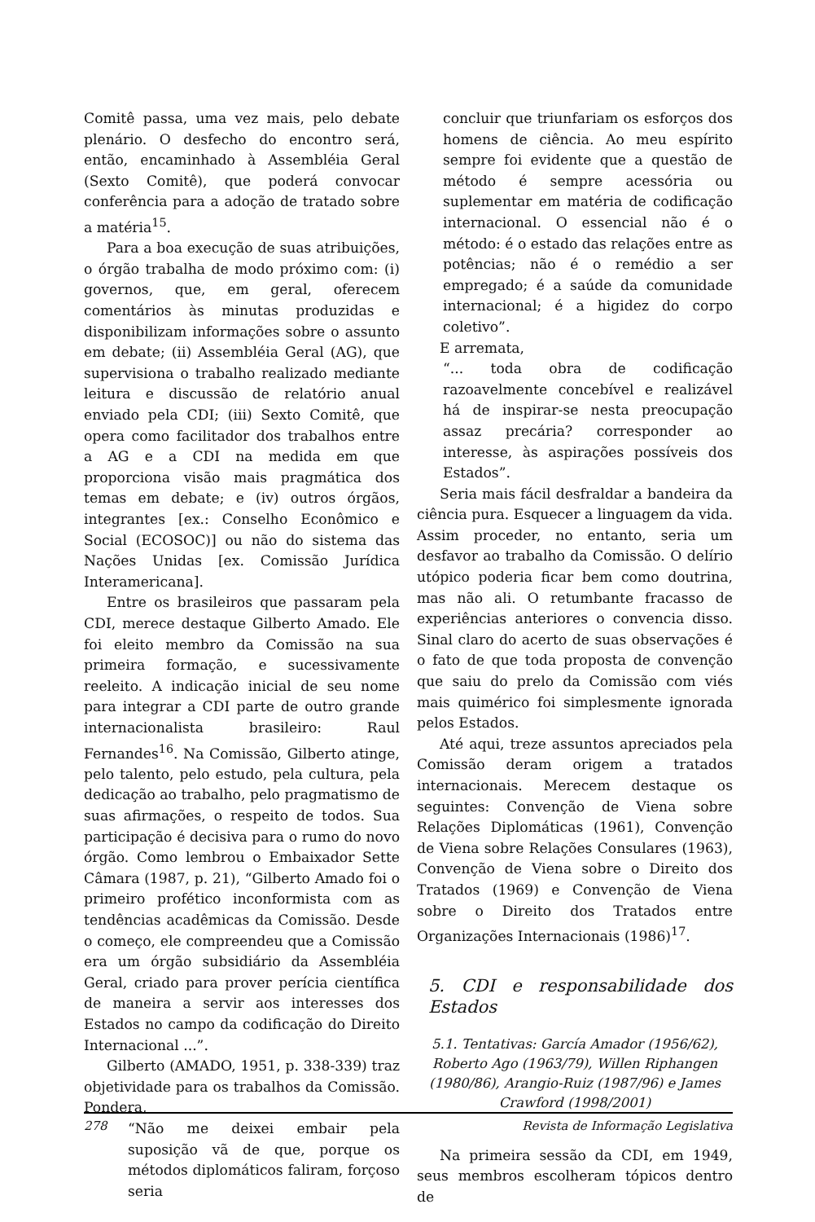Comitê passa, uma vez mais, pelo debate plenário. O desfecho do encontro será, então, encaminhado à Assembléia Geral (Sexto Comitê), que poderá convocar conferência para a adoção de tratado sobre a matéria<sup>15</sup>.
Para a boa execução de suas atribuições, o órgão trabalha de modo próximo com: (i) governos, que, em geral, oferecem comentários às minutas produzidas e disponibilizam informações sobre o assunto em debate; (ii) Assembléia Geral (AG), que supervisiona o trabalho realizado mediante leitura e discussão de relatório anual enviado pela CDI; (iii) Sexto Comitê, que opera como facilitador dos trabalhos entre a AG e a CDI na medida em que proporciona visão mais pragmática dos temas em debate; e (iv) outros órgãos, integrantes [ex.: Conselho Econômico e Social (ECOSOC)] ou não do sistema das Nações Unidas [ex. Comissão Jurídica Interamericana].
Entre os brasileiros que passaram pela CDI, merece destaque Gilberto Amado. Ele foi eleito membro da Comissão na sua primeira formação, e sucessivamente reeleito. A indicação inicial de seu nome para integrar a CDI parte de outro grande internacionalista brasileiro: Raul Fernandes<sup>16</sup>. Na Comissão, Gilberto atinge, pelo talento, pelo estudo, pela cultura, pela dedicação ao trabalho, pelo pragmatismo de suas afirmações, o respeito de todos. Sua participação é decisiva para o rumo do novo órgão. Como lembrou o Embaixador Sette Câmara (1987, p. 21), “Gilberto Amado foi o primeiro profético inconformista com as tendências acadêmicas da Comissão. Desde o começo, ele compreendeu que a Comissão era um órgão subsidiário da Assembléia Geral, criado para prover perícia científica de maneira a servir aos interesses dos Estados no campo da codificação do Direito Internacional ...”.
Gilberto (AMADO, 1951, p. 338-339) traz objetividade para os trabalhos da Comissão. Pondera,
“Não me deixei embair pela suposição vã de que, porque os métodos diplomáticos faliram, forçoso seria
concluir que triunfariam os esforços dos homens de ciência. Ao meu espírito sempre foi evidente que a questão de método é sempre acessória ou suplementar em matéria de codificação internacional. O essencial não é o método: é o estado das relações entre as potências; não é o remédio a ser empregado; é a saúde da comunidade internacional; é a higidez do corpo coletivo”.
E arremata,
“... toda obra de codificação razoavelmente concebível e realizável há de inspirar-se nesta preocupação assaz precária? corresponder ao interesse, às aspirações possíveis dos Estados”.
Seria mais fácil desfraldar a bandeira da ciência pura. Esquecer a linguagem da vida. Assim proceder, no entanto, seria um desfavor ao trabalho da Comissão. O delírio utópico poderia ficar bem como doutrina, mas não ali. O retumbante fracasso de experiências anteriores o convencia disso. Sinal claro do acerto de suas observações é o fato de que toda proposta de convenção que saiu do prelo da Comissão com viés mais quimérico foi simplesmente ignorada pelos Estados.
Até aqui, treze assuntos apreciados pela Comissão deram origem a tratados internacionais. Merecem destaque os seguintes: Convenção de Viena sobre Relações Diplomáticas (1961), Convenção de Viena sobre Relações Consulares (1963), Convenção de Viena sobre o Direito dos Tratados (1969) e Convenção de Viena sobre o Direito dos Tratados entre Organizações Internacionais (1986)<sup>17</sup>.
5. CDI e responsabilidade dos Estados
5.1. Tentativas: García Amador (1956/62), Roberto Ago (1963/79), Willen Riphangen (1980/86), Arangio-Ruiz (1987/96) e James Crawford (1998/2001)
Na primeira sessão da CDI, em 1949, seus membros escolheram tópicos dentro de
278 Revista de Informação Legislativa